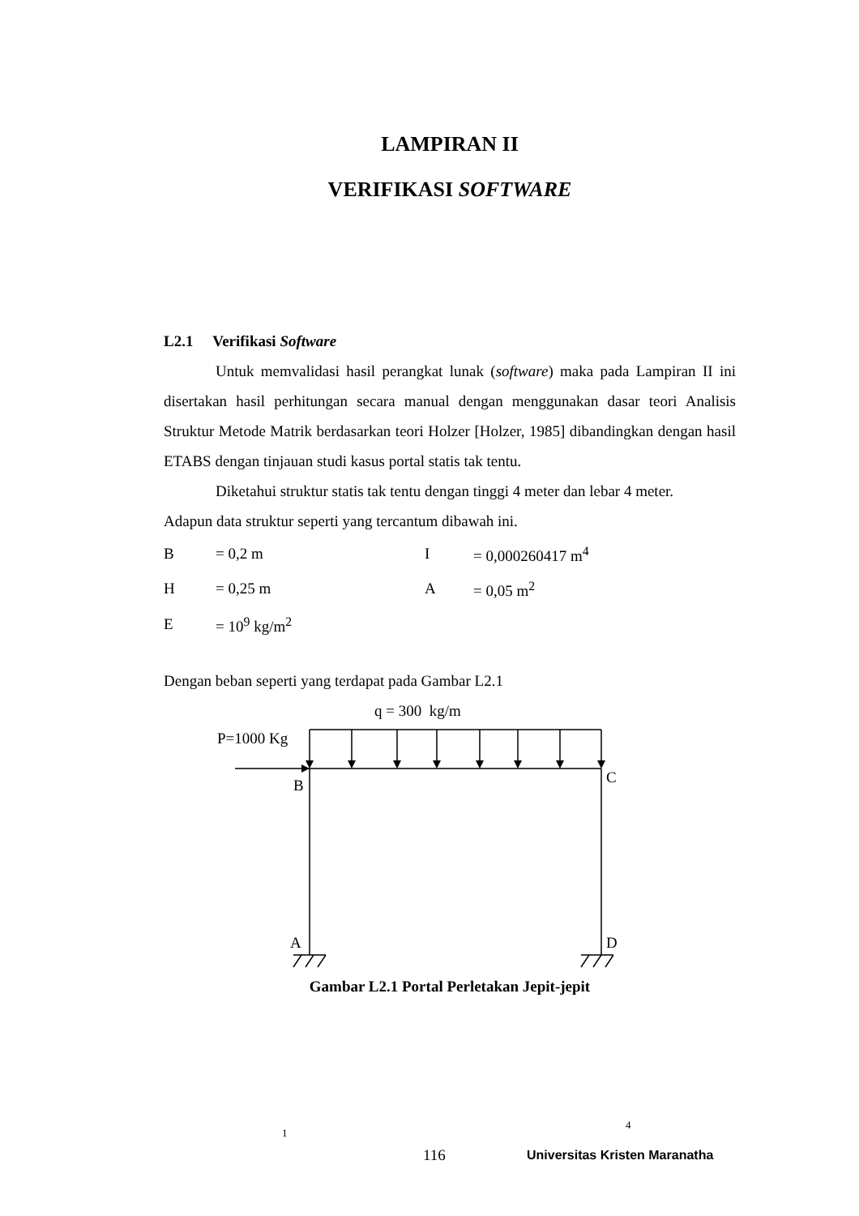LAMPIRAN II
VERIFIKASI SOFTWARE
L2.1 Verifikasi Software
Untuk memvalidasi hasil perangkat lunak (software) maka pada Lampiran II ini disertakan hasil perhitungan secara manual dengan menggunakan dasar teori Analisis Struktur Metode Matrik berdasarkan teori Holzer [Holzer, 1985] dibandingkan dengan hasil ETABS dengan tinjauan studi kasus portal statis tak tentu.
Diketahui struktur statis tak tentu dengan tinggi 4 meter dan lebar 4 meter.
Adapun data struktur seperti yang tercantum dibawah ini.
| B | = 0,2 m | I | = 0,000260417 m<sup>4</sup> |
| H | = 0,25 m | A | = 0,05 m<sup>2</sup> |
| E | = 10<sup>9</sup> kg/m<sup>2</sup> | | |
Dengan beban seperti yang terdapat pada Gambar L2.1
q = 300 kg/m
P=1000 Kg
B C
A D
Gambar L2.1 Portal Perletakan Jepit-jepit
1
4
116 Universitas Kristen Maranatha